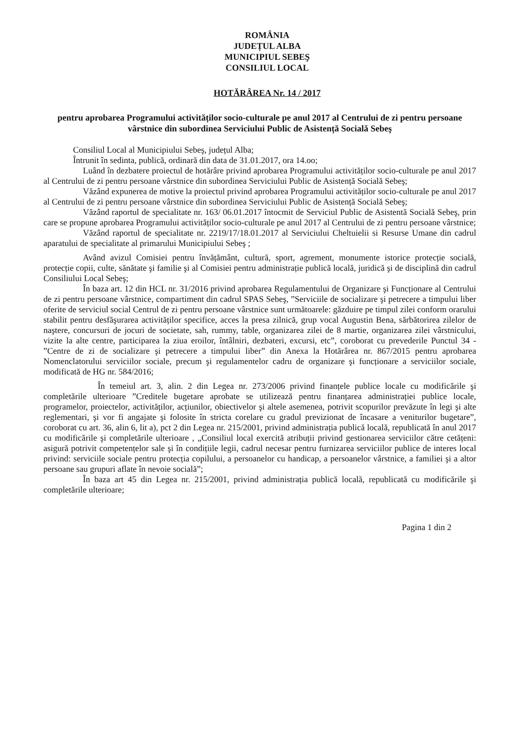ROMÂNIA
JUDEȚUL ALBA
MUNICIPIUL SEBEŞ
CONSILIUL LOCAL
HOTĂRÂREA Nr. 14 / 2017
pentru aprobarea Programului activităților socio-culturale pe anul 2017 al Centrului de zi pentru persoane vârstnice din subordinea Serviciului Public de Asistență Socială Sebeş
Consiliul Local al Municipiului Sebeş, județul Alba;
Întrunit în sedinta, publică, ordinară din data de 31.01.2017, ora 14.oo;
Luând în dezbatere proiectul de hotărâre privind aprobarea Programului activităților socio-culturale pe anul 2017 al Centrului de zi pentru persoane vârstnice din subordinea Serviciului Public de Asistență Socială Sebeş;
Văzând expunerea de motive la proiectul privind aprobarea Programului activităților socio-culturale pe anul 2017 al Centrului de zi pentru persoane vârstnice din subordinea Serviciului Public de Asistență Socială Sebeş;
Văzând raportul de specialitate nr. 163/ 06.01.2017 întocmit de Serviciul Public de Asistentă Socială Sebeş, prin care se propune aprobarea Programului activităților socio-culturale pe anul 2017 al Centrului de zi pentru persoane vârstnice;
Văzând raportul de specialitate nr. 2219/17/18.01.2017 al Serviciului Cheltuielii si Resurse Umane din cadrul aparatului de specialitate al primarului Municipiului Sebeş ;
Având avizul Comisiei pentru învățământ, cultură, sport, agrement, monumente istorice protecție socială, protecție copii, culte, sănătate şi familie şi al Comisiei pentru administrație publică locală, juridică şi de disciplină din cadrul Consiliului Local Sebeş;
În baza art. 12 din HCL nr. 31/2016 privind aprobarea Regulamentului de Organizare şi Funcționare al Centrului de zi pentru persoane vârstnice, compartiment din cadrul SPAS Sebeş, ”Serviciile de socializare şi petrecere a timpului liber oferite de serviciul social Centrul de zi pentru persoane vârstnice sunt următoarele: găzduire pe timpul zilei conform orarului stabilit pentru desfăşurarea activităților specifice, acces la presa zilnică, grup vocal Augustin Bena, sărbătorirea zilelor de naştere, concursuri de jocuri de societate, sah, rummy, table, organizarea zilei de 8 martie, organizarea zilei vârstnicului, vizite la alte centre, participarea la ziua eroilor, întâlniri, dezbateri, excursi, etc”, coroborat cu prevederile Punctul 34 - ”Centre de zi de socializare şi petrecere a timpului liber” din Anexa la Hotărârea nr. 867/2015 pentru aprobarea Nomenclatorului serviciilor sociale, precum şi regulamentelor cadru de organizare şi funcționare a serviciilor sociale, modificată de HG nr. 584/2016;
În temeiul art. 3, alin. 2 din Legea nr. 273/2006 privind finanțele publice locale cu modificările şi completările ulterioare ”Creditele bugetare aprobate se utilizează pentru finanțarea administrației publice locale, programelor, proiectelor, activităților, acțiunilor, obiectivelor şi altele asemenea, potrivit scopurilor prevăzute în legi şi alte reglementari, şi vor fi angajate şi folosite în stricta corelare cu gradul previzionat de încasare a veniturilor bugetare”, coroborat cu art. 36, alin 6, lit a), pct 2 din Legea nr. 215/2001, privind administrația publică locală, republicată în anul 2017 cu modificările şi completările ulterioare , „Consiliul local exercită atribuții privind gestionarea serviciilor către cetățeni: asigură potrivit competențelor sale şi în condițiile legii, cadrul necesar pentru furnizarea serviciilor publice de interes local privind: serviciile sociale pentru protecția copilului, a persoanelor cu handicap, a persoanelor vârstnice, a familiei şi a altor persoane sau grupuri aflate în nevoie socială”;
În baza art 45 din Legea nr. 215/2001, privind administrația publică locală, republicată cu modificările şi completările ulterioare;
Pagina 1 din 2